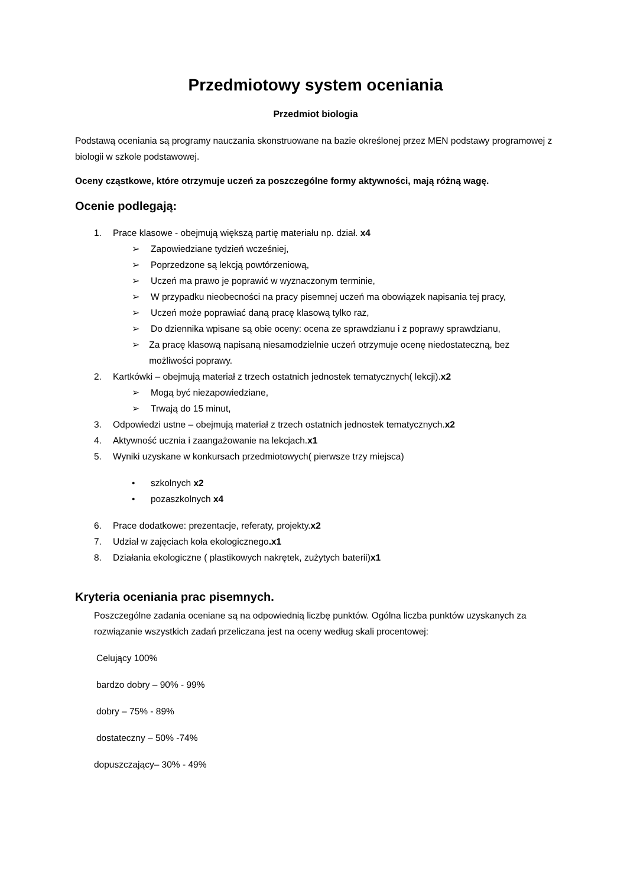Przedmiotowy system oceniania
Przedmiot biologia
Podstawą oceniania są programy nauczania skonstruowane na bazie określonej przez MEN podstawy programowej z biologii w szkole podstawowej.
Oceny cząstkowe, które otrzymuje uczeń za poszczególne formy aktywności, mają różną wagę.
Ocenie podlegają:
1. Prace klasowe - obejmują większą partię materiału np. dział. x4
➢ Zapowiedziane tydzień wcześniej,
➢ Poprzedzone są lekcją powtórzeniową,
➢ Uczeń ma prawo je poprawić w wyznaczonym terminie,
➢ W przypadku nieobecności na pracy pisemnej uczeń ma obowiązek napisania tej pracy,
➢ Uczeń może poprawiać daną pracę klasową tylko raz,
➢ Do dziennika wpisane są obie oceny: ocena ze sprawdzianu i z poprawy sprawdzianu,
➢ Za pracę klasową napisaną niesamodzielnie uczeń otrzymuje ocenę niedostateczną, bez możliwości poprawy.
2. Kartkówki – obejmują materiał z trzech ostatnich jednostek tematycznych( lekcji).x2
➢ Mogą być niezapowiedziane,
➢ Trwają do 15 minut,
3. Odpowiedzi ustne – obejmują materiał z trzech ostatnich jednostek tematycznych.x2
4. Aktywność ucznia i zaangażowanie na lekcjach.x1
5. Wyniki uzyskane w konkursach przedmiotowych( pierwsze trzy miejsca)
• szkolnych x2
• pozaszkolnych x4
6. Prace dodatkowe: prezentacje, referaty, projekty.x2
7. Udział w zajęciach koła ekologicznego.x1
8. Działania ekologiczne ( plastikowych nakrętek, zużytych baterii)x1
Kryteria oceniania prac pisemnych.
Poszczególne zadania oceniane są na odpowiednią liczbę punktów. Ogólna liczba punktów uzyskanych za rozwiązanie wszystkich zadań przeliczana jest na oceny według skali procentowej:
Celujący 100%
bardzo dobry – 90% - 99%
dobry – 75% - 89%
dostateczny – 50% -74%
dopuszczający– 30% - 49%